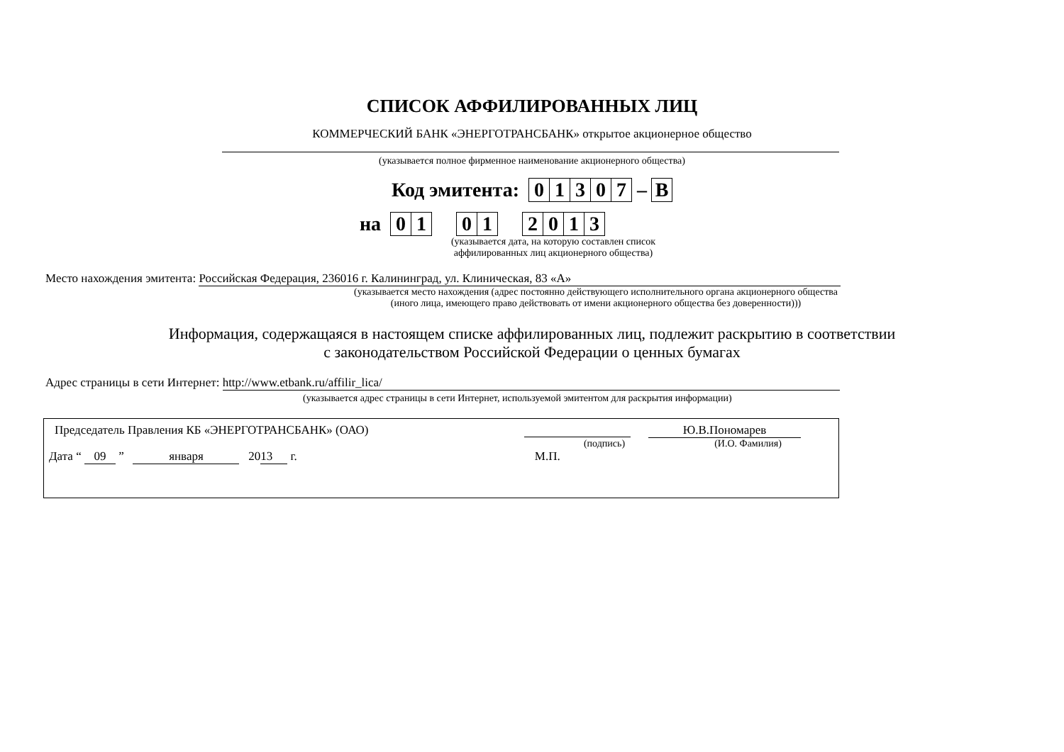СПИСОК АФФИЛИРОВАННЫХ ЛИЦ
КОММЕРЧЕСКИЙ БАНК «ЭНЕРГОТРАНСБАНК» открытое акционерное общество
(указывается полное фирменное наименование акционерного общества)
Код эмитента: 01307 – В
на 01 01 2013
(указывается дата, на которую составлен список
аффилированных лиц акционерного общества)
Место нахождения эмитента: Российская Федерация, 236016 г. Калининград, ул. Клиническая, 83 «А»
(указывается место нахождения (адрес постоянно действующего исполнительного органа акционерного общества
(иного лица, имеющего право действовать от имени акционерного общества без доверенности)))
Информация, содержащаяся в настоящем списке аффилированных лиц, подлежит раскрытию в соответствии
с законодательством Российской Федерации о ценных бумагах
Адрес страницы в сети Интернет: http://www.etbank.ru/affilir_lica/
(указывается адрес страницы в сети Интернет, используемой эмитентом для раскрытия информации)
Председатель Правления КБ «ЭНЕРГОТРАНСБАНК» (ОАО) Ю.В.Пономарев
(подпись) (И.О. Фамилия)
Дата “ 09 ” января 20 13 г. М.П.